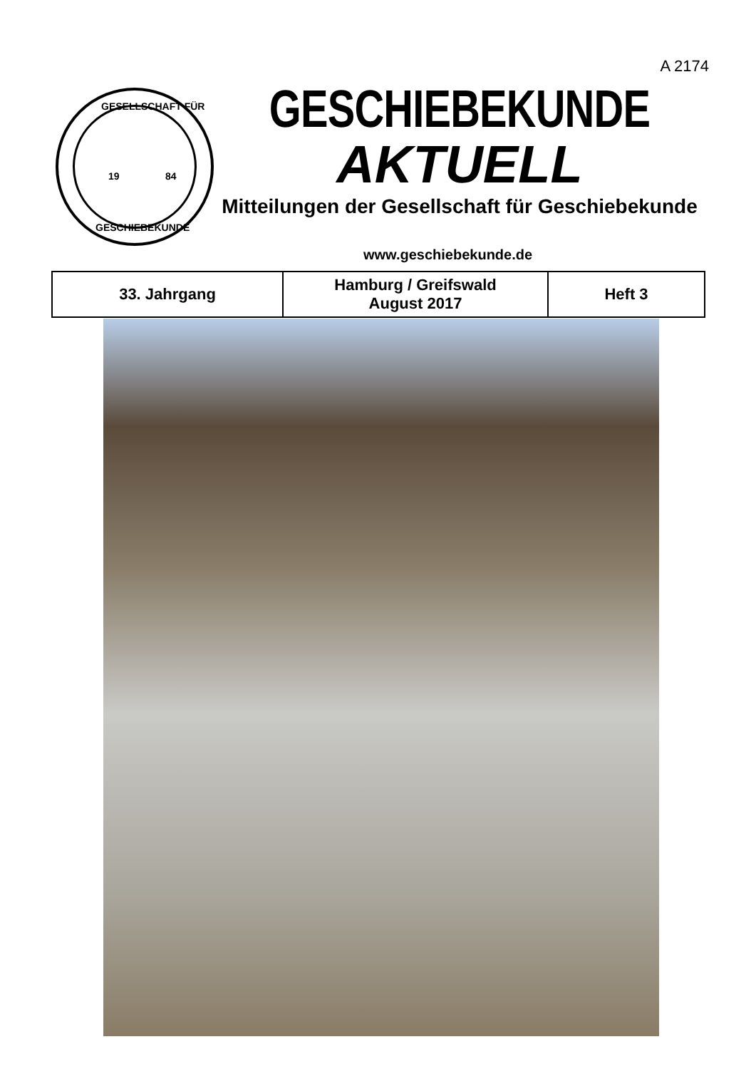A 2174
GESELLSCHAFT FÜR
19 84
GESCHIEBEKUNDE
GESCHIEBEKUNDE
AKTUELL
Mitteilungen der Gesellschaft für Geschiebekunde
www.geschiebekunde.de
| 33. Jahrgang | Hamburg / Greifswald August 2017 | Heft 3 |